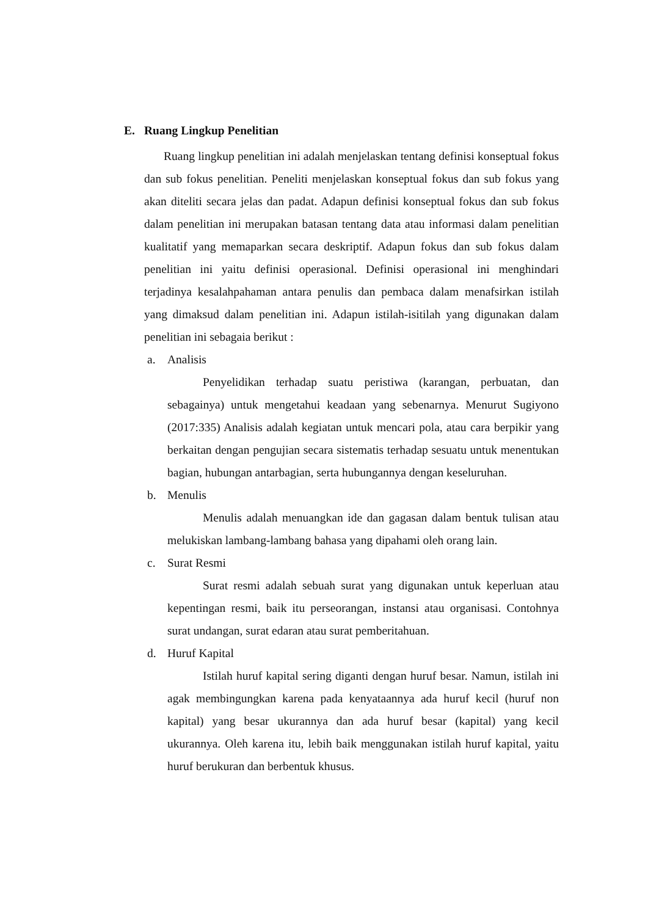E. Ruang Lingkup Penelitian
Ruang lingkup penelitian ini adalah menjelaskan tentang definisi konseptual fokus dan sub fokus penelitian. Peneliti menjelaskan konseptual fokus dan sub fokus yang akan diteliti secara jelas dan padat. Adapun definisi konseptual fokus dan sub fokus dalam penelitian ini merupakan batasan tentang data atau informasi dalam penelitian kualitatif yang memaparkan secara deskriptif. Adapun fokus dan sub fokus dalam penelitian ini yaitu definisi operasional. Definisi operasional ini menghindari terjadinya kesalahpahaman antara penulis dan pembaca dalam menafsirkan istilah yang dimaksud dalam penelitian ini. Adapun istilah-isitilah yang digunakan dalam penelitian ini sebagaia berikut :
a. Analisis
Penyelidikan terhadap suatu peristiwa (karangan, perbuatan, dan sebagainya) untuk mengetahui keadaan yang sebenarnya. Menurut Sugiyono (2017:335) Analisis adalah kegiatan untuk mencari pola, atau cara berpikir yang berkaitan dengan pengujian secara sistematis terhadap sesuatu untuk menentukan bagian, hubungan antarbagian, serta hubungannya dengan keseluruhan.
b. Menulis
Menulis adalah menuangkan ide dan gagasan dalam bentuk tulisan atau melukiskan lambang-lambang bahasa yang dipahami oleh orang lain.
c. Surat Resmi
Surat resmi adalah sebuah surat yang digunakan untuk keperluan atau kepentingan resmi, baik itu perseorangan, instansi atau organisasi. Contohnya surat undangan, surat edaran atau surat pemberitahuan.
d. Huruf Kapital
Istilah huruf kapital sering diganti dengan huruf besar. Namun, istilah ini agak membingungkan karena pada kenyataannya ada huruf kecil (huruf non kapital) yang besar ukurannya dan ada huruf besar (kapital) yang kecil ukurannya. Oleh karena itu, lebih baik menggunakan istilah huruf kapital, yaitu huruf berukuran dan berbentuk khusus.